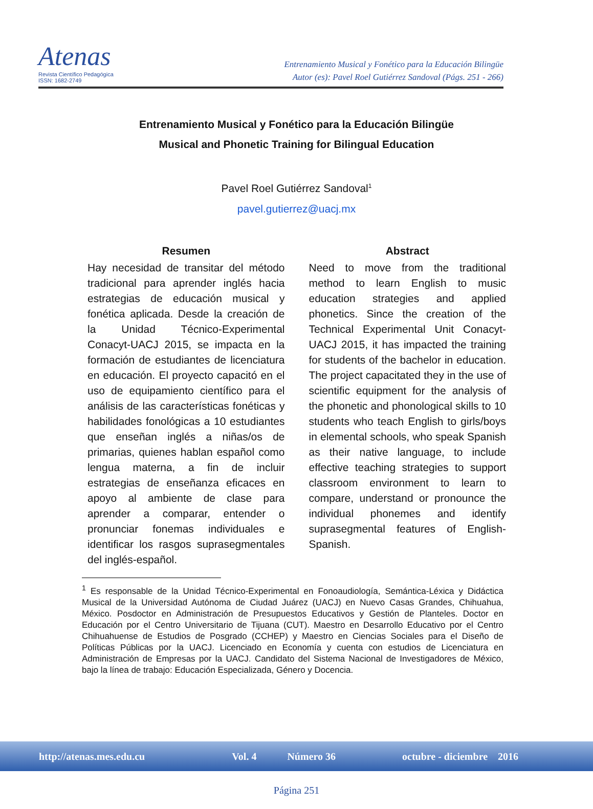Atenas
Revista Científico Pedagógica
ISSN: 1682-2749
Entrenamiento Musical y Fonético para la Educación Bilingüe
Autor (es): Pavel Roel Gutiérrez Sandoval (Págs. 251 - 266)
Entrenamiento Musical y Fonético para la Educación Bilingüe
Musical and Phonetic Training for Bilingual Education
Pavel Roel Gutiérrez Sandoval<sup>1</sup>
pavel.gutierrez@uacj.mx
Resumen
Hay necesidad de transitar del método tradicional para aprender inglés hacia estrategias de educación musical y fonética aplicada. Desde la creación de la Unidad Técnico-Experimental Conacyt-UACJ 2015, se impacta en la formación de estudiantes de licenciatura en educación. El proyecto capacitó en el uso de equipamiento científico para el análisis de las características fonéticas y habilidades fonológicas a 10 estudiantes que enseñan inglés a niñas/os de primarias, quienes hablan español como lengua materna, a fin de incluir estrategias de enseñanza eficaces en apoyo al ambiente de clase para aprender a comparar, entender o pronunciar fonemas individuales e identificar los rasgos suprasegmentales del inglés-español.
Abstract
Need to move from the traditional method to learn English to music education strategies and applied phonetics. Since the creation of the Technical Experimental Unit Conacyt-UACJ 2015, it has impacted the training for students of the bachelor in education. The project capacitated they in the use of scientific equipment for the analysis of the phonetic and phonological skills to 10 students who teach English to girls/boys in elemental schools, who speak Spanish as their native language, to include effective teaching strategies to support classroom environment to learn to compare, understand or pronounce the individual phonemes and identify suprasegmental features of English-Spanish.
<sup>1</sup> Es responsable de la Unidad Técnico-Experimental en Fonoaudiología, Semántica-Léxica y Didáctica Musical de la Universidad Autónoma de Ciudad Juárez (UACJ) en Nuevo Casas Grandes, Chihuahua, México. Posdoctor en Administración de Presupuestos Educativos y Gestión de Planteles. Doctor en Educación por el Centro Universitario de Tijuana (CUT). Maestro en Desarrollo Educativo por el Centro Chihuahuense de Estudios de Posgrado (CCHEP) y Maestro en Ciencias Sociales para el Diseño de Políticas Públicas por la UACJ. Licenciado en Economía y cuenta con estudios de Licenciatura en Administración de Empresas por la UACJ. Candidato del Sistema Nacional de Investigadores de México, bajo la línea de trabajo: Educación Especializada, Género y Docencia.
http://atenas.mes.edu.cu Vol. 4 Número 36 octubre - diciembre 2016
Página 251